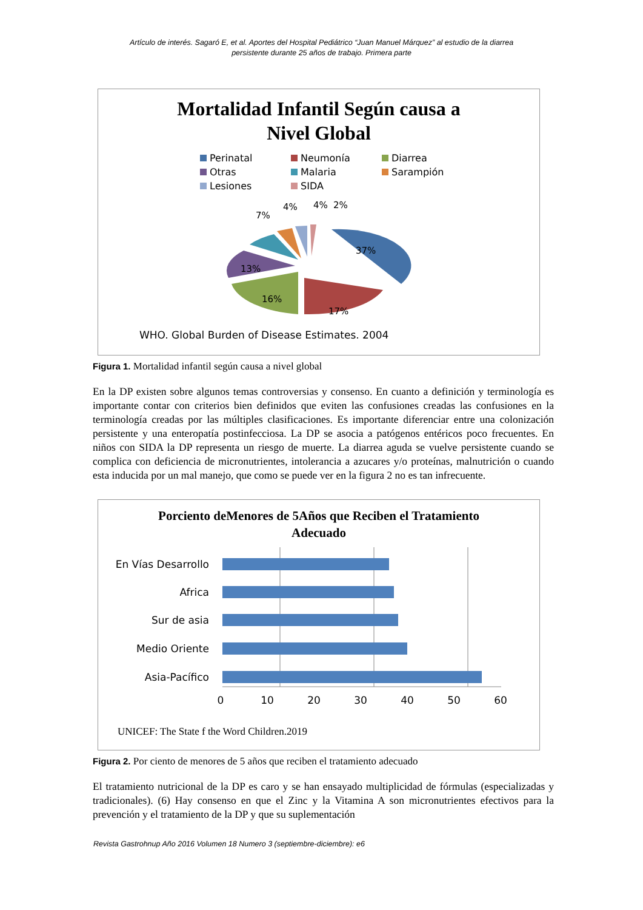Artículo de interés. Sagaró E, et al. Aportes del Hospital Pediátrico “Juan Manuel Márquez” al estudio de la diarrea
persistente durante 25 años de trabajo. Primera parte
Mortalidad Infantil Según causa a
Nivel Global
Perinatal
Neumonía
Diarrea
Otras
Malaria
Sarampión
Lesiones
SIDA
7%
4%
4%
2%
37%
13%
16%
17%
WHO. Global Burden of Disease Estimates. 2004
Figura 1. Mortalidad infantil según causa a nivel global
En la DP existen sobre algunos temas controversias y consenso. En cuanto a definición y terminología es importante contar con criterios bien definidos que eviten las confusiones creadas las confusiones en la terminología creadas por las múltiples clasificaciones. Es importante diferenciar entre una colonización persistente y una enteropatía postinfecciosa. La DP se asocia a patógenos entéricos poco frecuentes. En niños con SIDA la DP representa un riesgo de muerte. La diarrea aguda se vuelve persistente cuando se complica con deficiencia de micronutrientes, intolerancia a azucares y/o proteínas, malnutrición o cuando esta inducida por un mal manejo, que como se puede ver en la figura 2 no es tan infrecuente.
Porciento deMenores de 5Años que Reciben el Tratamiento
Adecuado
En Vías Desarrollo
Africa
Sur de asia
Medio Oriente
Asia-Pacífico
0
10
20
30
40
50
60
UNICEF: The State f the Word Children.2019
Figura 2. Por ciento de menores de 5 años que reciben el tratamiento adecuado
El tratamiento nutricional de la DP es caro y se han ensayado multiplicidad de fórmulas (especializadas y tradicionales). (6) Hay consenso en que el Zinc y la Vitamina A son micronutrientes efectivos para la prevención y el tratamiento de la DP y que su suplementación
Revista Gastrohnup Año 2016 Volumen 18 Numero 3 (septiembre-diciembre): e6